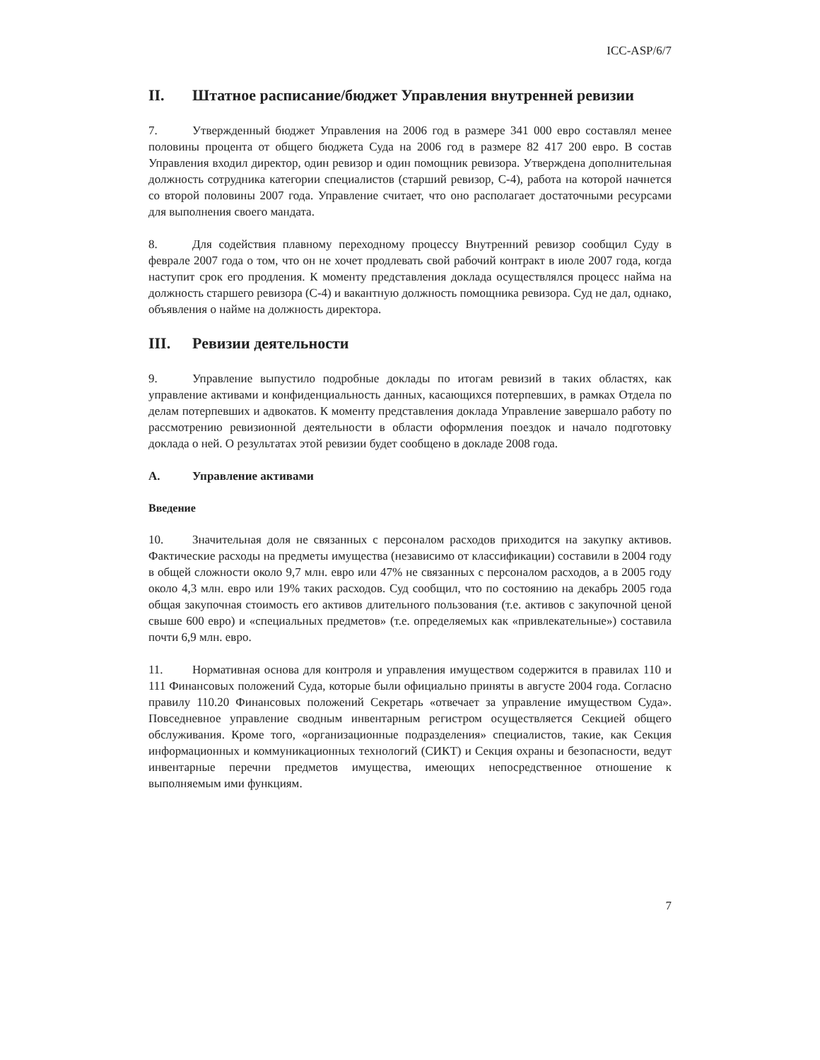ICC-ASP/6/7
II. Штатное расписание/бюджет Управления внутренней ревизии
7. Утвержденный бюджет Управления на 2006 год в размере 341 000 евро составлял менее половины процента от общего бюджета Суда на 2006 год в размере 82 417 200 евро. В состав Управления входил директор, один ревизор и один помощник ревизора. Утверждена дополнительная должность сотрудника категории специалистов (старший ревизор, С-4), работа на которой начнется со второй половины 2007 года. Управление считает, что оно располагает достаточными ресурсами для выполнения своего мандата.
8. Для содействия плавному переходному процессу Внутренний ревизор сообщил Суду в феврале 2007 года о том, что он не хочет продлевать свой рабочий контракт в июле 2007 года, когда наступит срок его продления. К моменту представления доклада осуществлялся процесс найма на должность старшего ревизора (С-4) и вакантную должность помощника ревизора. Суд не дал, однако, объявления о найме на должность директора.
III. Ревизии деятельности
9. Управление выпустило подробные доклады по итогам ревизий в таких областях, как управление активами и конфиденциальность данных, касающихся потерпевших, в рамках Отдела по делам потерпевших и адвокатов. К моменту представления доклада Управление завершало работу по рассмотрению ревизионной деятельности в области оформления поездок и начало подготовку доклада о ней. О результатах этой ревизии будет сообщено в докладе 2008 года.
A. Управление активами
Введение
10. Значительная доля не связанных с персоналом расходов приходится на закупку активов. Фактические расходы на предметы имущества (независимо от классификации) составили в 2004 году в общей сложности около 9,7 млн. евро или 47% не связанных с персоналом расходов, а в 2005 году около 4,3 млн. евро или 19% таких расходов. Суд сообщил, что по состоянию на декабрь 2005 года общая закупочная стоимость его активов длительного пользования (т.е. активов с закупочной ценой свыше 600 евро) и «специальных предметов» (т.е. определяемых как «привлекательные») составила почти 6,9 млн. евро.
11. Нормативная основа для контроля и управления имуществом содержится в правилах 110 и 111 Финансовых положений Суда, которые были официально приняты в августе 2004 года. Согласно правилу 110.20 Финансовых положений Секретарь «отвечает за управление имуществом Суда». Повседневное управление сводным инвентарным регистром осуществляется Секцией общего обслуживания. Кроме того, «организационные подразделения» специалистов, такие, как Секция информационных и коммуникационных технологий (СИКТ) и Секция охраны и безопасности, ведут инвентарные перечни предметов имущества, имеющих непосредственное отношение к выполняемым ими функциям.
7